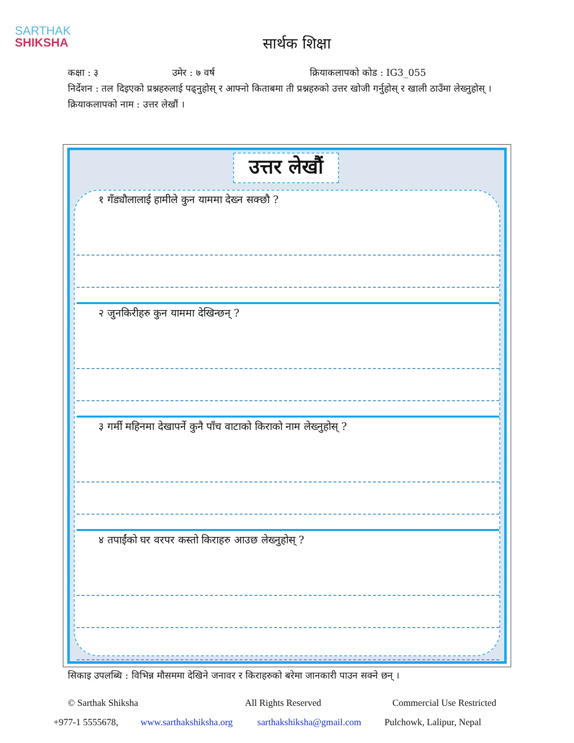SARTHAK
SHIKSHA
सार्थक शिक्षा
कक्षा : ३ उमेर : ७ वर्ष क्रियाकलापको कोड : IG3_055
निर्देशन : तल दिइएको प्रश्नहरुलाई पढ्नुहोस् र आफ्नो किताबमा ती प्रश्नहरुको उत्तर खोजी गर्नुहोस् र खाली ठाउँमा लेख्नुहोस् ।
क्रियाकलापको नाम : उत्तर लेखौं ।
उत्तर लेखौं
१ गँड्यौलालाई हामीले कुन याममा देख्न सक्छौ ?
२ जुनकिरीहरु कुन याममा देखिन्छन् ?
३ गर्मी महिनमा देखापर्ने कुनै पाँच वाटाको किराको नाम लेख्नुहोस् ?
४ तपाईंको घर वरपर कस्तो किराहरु आउछ लेख्नुहोस् ?
सिकाइ उपलब्धि : विभिन्न मौसममा देखिने जनावर र किराहरुको बरेमा जानकारी पाउन सक्ने छन् ।
© Sarthak Shiksha All Rights Reserved Commercial Use Restricted
+977-1 5555678, www.sarthakshiksha.org sarthakshiksha@gmail.com Pulchowk, Lalipur, Nepal